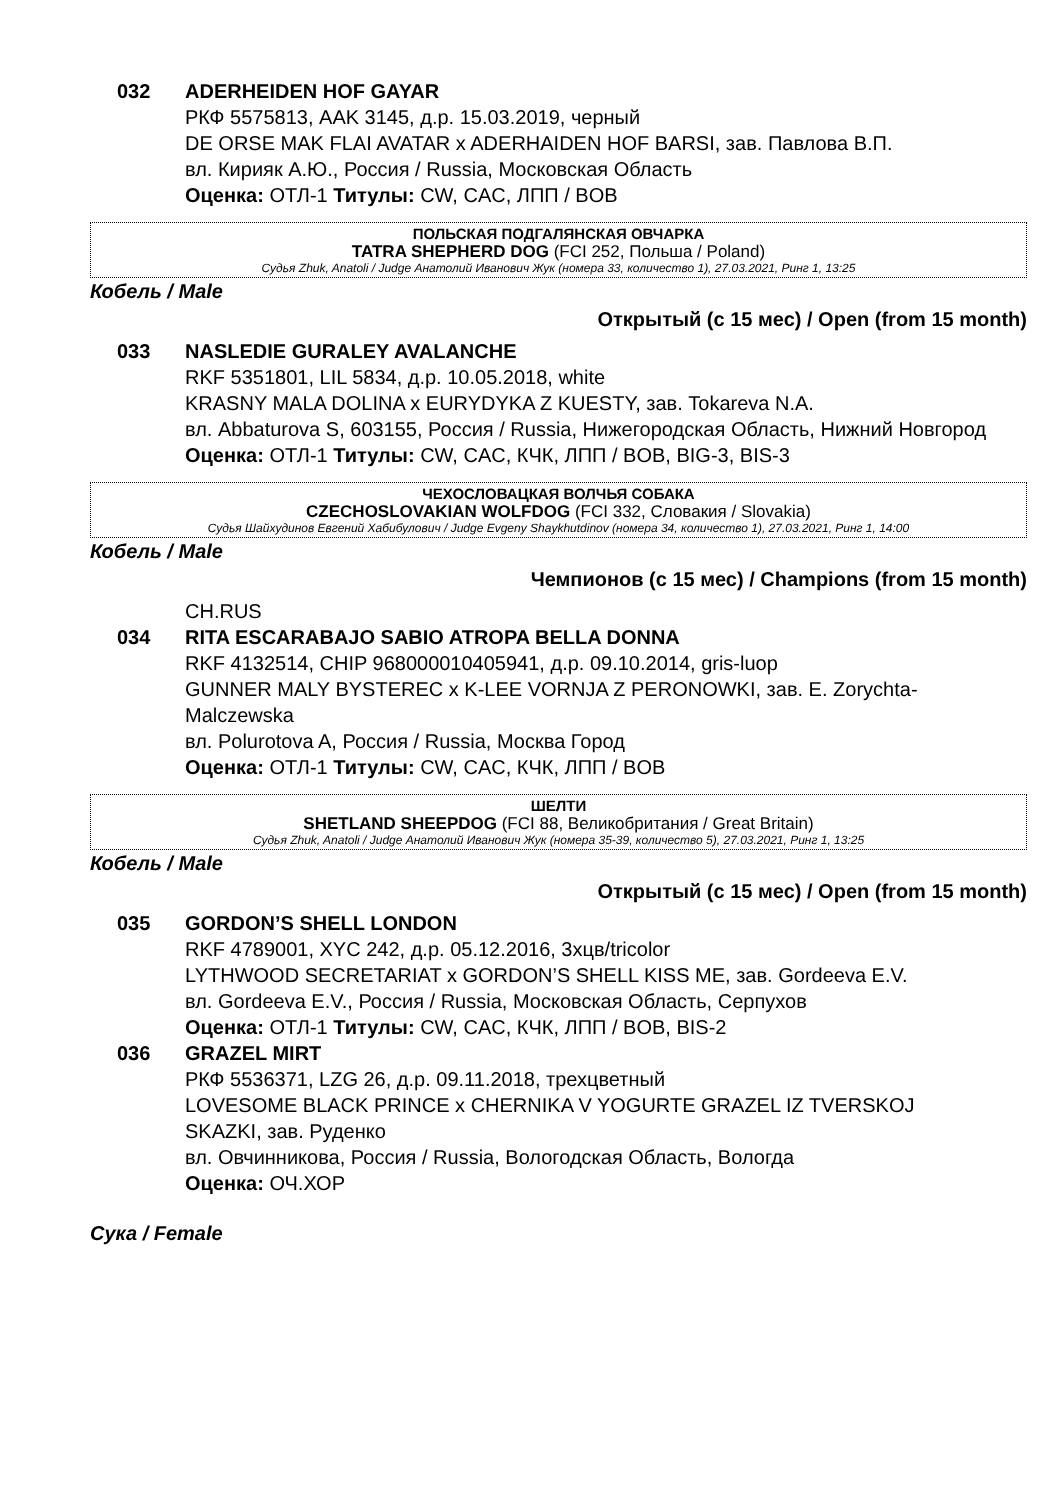032 ADERHEIDEN HOF GAYAR
РКФ 5575813, AAK 3145, д.р. 15.03.2019, черный
DE ORSE MAK FLAI AVATAR x ADERHAIDEN HOF BARSI, зав. Павлова В.П.
вл. Кирияк А.Ю., Россия / Russia, Московская Область
Оценка: ОТЛ-1 Титулы: CW, CAC, ЛПП / BOB
ПОЛЬСКАЯ ПОДГАЛЯНСКАЯ ОВЧАРКА
TATRA SHEPHERD DOG (FCI 252, Польша / Poland)
Судья Zhuk, Anatoli / Judge Анатолий Иванович Жук (номера 33, количество 1), 27.03.2021, Ринг 1, 13:25
Кобель / Male
Открытый (с 15 мес) / Open (from 15 month)
033 NASLEDIE GURALEY AVALANCHE
RKF 5351801, LIL 5834, д.р. 10.05.2018, white
KRASNY MALA DOLINA x EURYDYKA Z KUESTY, зав. Tokareva N.A.
вл. Abbaturova S, 603155, Россия / Russia, Нижегородская Область, Нижний Новгород
Оценка: ОТЛ-1 Титулы: CW, CAC, КЧК, ЛПП / BOB, BIG-3, BIS-3
ЧЕХОСЛОВАЦКАЯ ВОЛЧЬЯ СОБАКА
CZECHOSLOVAKIAN WOLFDOG (FCI 332, Словакия / Slovakia)
Судья Шайхудинов Евгений Хабибулович / Judge Evgeny Shaykhutdinov (номера 34, количество 1), 27.03.2021, Ринг 1, 14:00
Кобель / Male
Чемпионов (с 15 мес) / Champions (from 15 month)
CH.RUS
034 RITA ESCARABAJO SABIO ATROPA BELLA DONNA
RKF 4132514, CHIP 968000010405941, д.р. 09.10.2014, gris-luop
GUNNER MALY BYSTEREC x K-LEE VORNJA Z PERONOWKI, зав. E. Zorychta-Malczewska
вл. Polurotova A, Россия / Russia, Москва Город
Оценка: ОТЛ-1 Титулы: CW, CAC, КЧК, ЛПП / BOB
ШЕЛТИ
SHETLAND SHEEPDOG (FCI 88, Великобритания / Great Britain)
Судья Zhuk, Anatoli / Judge Анатолий Иванович Жук (номера 35-39, количество 5), 27.03.2021, Ринг 1, 13:25
Кобель / Male
Открытый (с 15 мес) / Open (from 15 month)
035 GORDON’S SHELL LONDON
RKF 4789001, XYC 242, д.р. 05.12.2016, 3хцв/tricolor
LYTHWOOD SECRETARIAT x GORDON’S SHELL KISS ME, зав. Gordeeva E.V.
вл. Gordeeva E.V., Россия / Russia, Московская Область, Серпухов
Оценка: ОТЛ-1 Титулы: CW, CAC, КЧК, ЛПП / BOB, BIS-2
036 GRAZEL MIRT
РКФ 5536371, LZG 26, д.р. 09.11.2018, трехцветный
LOVESOME BLACK PRINCE x CHERNIKA V YOGURTE GRAZEL IZ TVERSKOJ SKAZKI, зав. Руденко
вл. Овчинникова, Россия / Russia, Вологодская Область, Вологда
Оценка: ОЧ.ХОР
Сука / Female